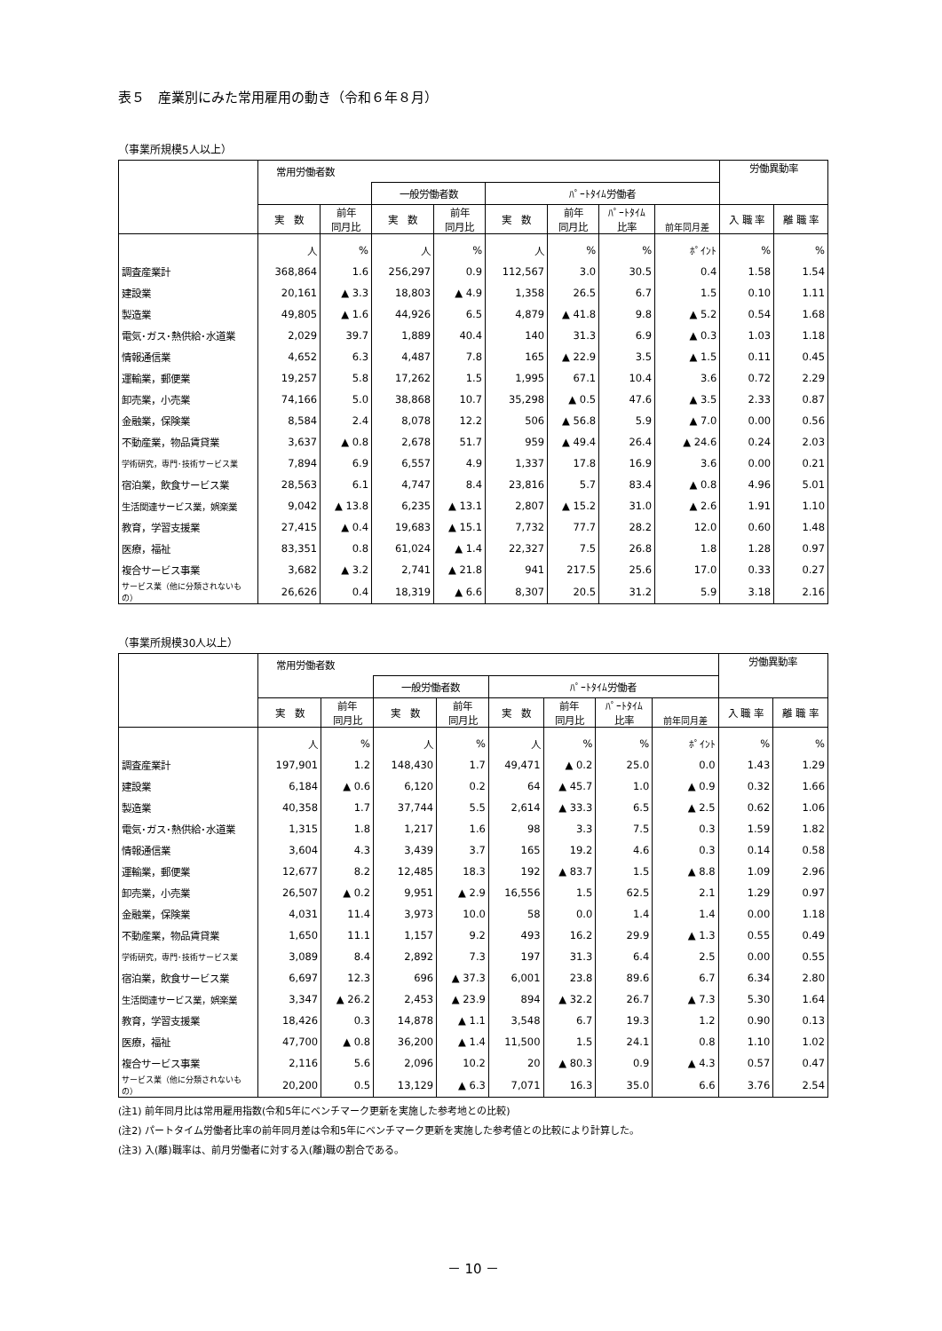表５　産業別にみた常用雇用の動き（令和６年８月）
（事業所規模5人以上）
| | 常用労働者数 | | | | | | | | 労働異動率 | |
| --- | --- | --- | --- | --- | --- | --- | --- | --- | --- | --- |
| | | | 一般労働者数 | | ﾊﾟｰﾄﾀｲﾑ労働者 | | | | | |
| | 実 数 | 前年 同月比 | 実 数 | 前年 同月比 | 実 数 | 前年 同月比 | ﾊﾟｰﾄﾀｲﾑ 比率 | 前年同月差 | 入 職 率 | 離 職 率 |
| | 人 | % | 人 | % | 人 | % | % | ﾎﾟｲﾝﾄ | % | % |
| 調査産業計 | 368,864 | 1.6 | 256,297 | 0.9 | 112,567 | 3.0 | 30.5 | 0.4 | 1.58 | 1.54 |
| 建設業 | 20,161 | ▲ 3.3 | 18,803 | ▲ 4.9 | 1,358 | 26.5 | 6.7 | 1.5 | 0.10 | 1.11 |
| 製造業 | 49,805 | ▲ 1.6 | 44,926 | 6.5 | 4,879 | ▲ 41.8 | 9.8 | ▲ 5.2 | 0.54 | 1.68 |
| 電気･ガス･熱供給･水道業 | 2,029 | 39.7 | 1,889 | 40.4 | 140 | 31.3 | 6.9 | ▲ 0.3 | 1.03 | 1.18 |
| 情報通信業 | 4,652 | 6.3 | 4,487 | 7.8 | 165 | ▲ 22.9 | 3.5 | ▲ 1.5 | 0.11 | 0.45 |
| 運輸業，郵便業 | 19,257 | 5.8 | 17,262 | 1.5 | 1,995 | 67.1 | 10.4 | 3.6 | 0.72 | 2.29 |
| 卸売業，小売業 | 74,166 | 5.0 | 38,868 | 10.7 | 35,298 | ▲ 0.5 | 47.6 | ▲ 3.5 | 2.33 | 0.87 |
| 金融業，保険業 | 8,584 | 2.4 | 8,078 | 12.2 | 506 | ▲ 56.8 | 5.9 | ▲ 7.0 | 0.00 | 0.56 |
| 不動産業，物品賃貸業 | 3,637 | ▲ 0.8 | 2,678 | 51.7 | 959 | ▲ 49.4 | 26.4 | ▲ 24.6 | 0.24 | 2.03 |
| 学術研究，専門･技術サービス業 | 7,894 | 6.9 | 6,557 | 4.9 | 1,337 | 17.8 | 16.9 | 3.6 | 0.00 | 0.21 |
| 宿泊業，飲食サービス業 | 28,563 | 6.1 | 4,747 | 8.4 | 23,816 | 5.7 | 83.4 | ▲ 0.8 | 4.96 | 5.01 |
| 生活関連サービス業，娯楽業 | 9,042 | ▲ 13.8 | 6,235 | ▲ 13.1 | 2,807 | ▲ 15.2 | 31.0 | ▲ 2.6 | 1.91 | 1.10 |
| 教育，学習支援業 | 27,415 | ▲ 0.4 | 19,683 | ▲ 15.1 | 7,732 | 77.7 | 28.2 | 12.0 | 0.60 | 1.48 |
| 医療，福祉 | 83,351 | 0.8 | 61,024 | ▲ 1.4 | 22,327 | 7.5 | 26.8 | 1.8 | 1.28 | 0.97 |
| 複合サービス事業 | 3,682 | ▲ 3.2 | 2,741 | ▲ 21.8 | 941 | 217.5 | 25.6 | 17.0 | 0.33 | 0.27 |
| サービス業（他に分類されないもの） | 26,626 | 0.4 | 18,319 | ▲ 6.6 | 8,307 | 20.5 | 31.2 | 5.9 | 3.18 | 2.16 |
（事業所規模30人以上）
| | 常用労働者数 | | | | | | | | 労働異動率 | |
| --- | --- | --- | --- | --- | --- | --- | --- | --- | --- | --- |
| | | | 一般労働者数 | | ﾊﾟｰﾄﾀｲﾑ労働者 | | | | | |
| | 実 数 | 前年 同月比 | 実 数 | 前年 同月比 | 実 数 | 前年 同月比 | ﾊﾟｰﾄﾀｲﾑ 比率 | 前年同月差 | 入 職 率 | 離 職 率 |
| | 人 | % | 人 | % | 人 | % | % | ﾎﾟｲﾝﾄ | % | % |
| 調査産業計 | 197,901 | 1.2 | 148,430 | 1.7 | 49,471 | ▲ 0.2 | 25.0 | 0.0 | 1.43 | 1.29 |
| 建設業 | 6,184 | ▲ 0.6 | 6,120 | 0.2 | 64 | ▲ 45.7 | 1.0 | ▲ 0.9 | 0.32 | 1.66 |
| 製造業 | 40,358 | 1.7 | 37,744 | 5.5 | 2,614 | ▲ 33.3 | 6.5 | ▲ 2.5 | 0.62 | 1.06 |
| 電気･ガス･熱供給･水道業 | 1,315 | 1.8 | 1,217 | 1.6 | 98 | 3.3 | 7.5 | 0.3 | 1.59 | 1.82 |
| 情報通信業 | 3,604 | 4.3 | 3,439 | 3.7 | 165 | 19.2 | 4.6 | 0.3 | 0.14 | 0.58 |
| 運輸業，郵便業 | 12,677 | 8.2 | 12,485 | 18.3 | 192 | ▲ 83.7 | 1.5 | ▲ 8.8 | 1.09 | 2.96 |
| 卸売業，小売業 | 26,507 | ▲ 0.2 | 9,951 | ▲ 2.9 | 16,556 | 1.5 | 62.5 | 2.1 | 1.29 | 0.97 |
| 金融業，保険業 | 4,031 | 11.4 | 3,973 | 10.0 | 58 | 0.0 | 1.4 | 1.4 | 0.00 | 1.18 |
| 不動産業，物品賃貸業 | 1,650 | 11.1 | 1,157 | 9.2 | 493 | 16.2 | 29.9 | ▲ 1.3 | 0.55 | 0.49 |
| 学術研究，専門･技術サービス業 | 3,089 | 8.4 | 2,892 | 7.3 | 197 | 31.3 | 6.4 | 2.5 | 0.00 | 0.55 |
| 宿泊業，飲食サービス業 | 6,697 | 12.3 | 696 | ▲ 37.3 | 6,001 | 23.8 | 89.6 | 6.7 | 6.34 | 2.80 |
| 生活関連サービス業，娯楽業 | 3,347 | ▲ 26.2 | 2,453 | ▲ 23.9 | 894 | ▲ 32.2 | 26.7 | ▲ 7.3 | 5.30 | 1.64 |
| 教育，学習支援業 | 18,426 | 0.3 | 14,878 | ▲ 1.1 | 3,548 | 6.7 | 19.3 | 1.2 | 0.90 | 0.13 |
| 医療，福祉 | 47,700 | ▲ 0.8 | 36,200 | ▲ 1.4 | 11,500 | 1.5 | 24.1 | 0.8 | 1.10 | 1.02 |
| 複合サービス事業 | 2,116 | 5.6 | 2,096 | 10.2 | 20 | ▲ 80.3 | 0.9 | ▲ 4.3 | 0.57 | 0.47 |
| サービス業（他に分類されないもの） | 20,200 | 0.5 | 13,129 | ▲ 6.3 | 7,071 | 16.3 | 35.0 | 6.6 | 3.76 | 2.54 |
(注1) 前年同月比は常用雇用指数(令和5年にベンチマーク更新を実施した参考地との比較)
(注2) パートタイム労働者比率の前年同月差は令和5年にベンチマーク更新を実施した参考値との比較により計算した。
(注3) 入(離)職率は、前月労働者に対する入(離)職の割合である。
－ 10 －